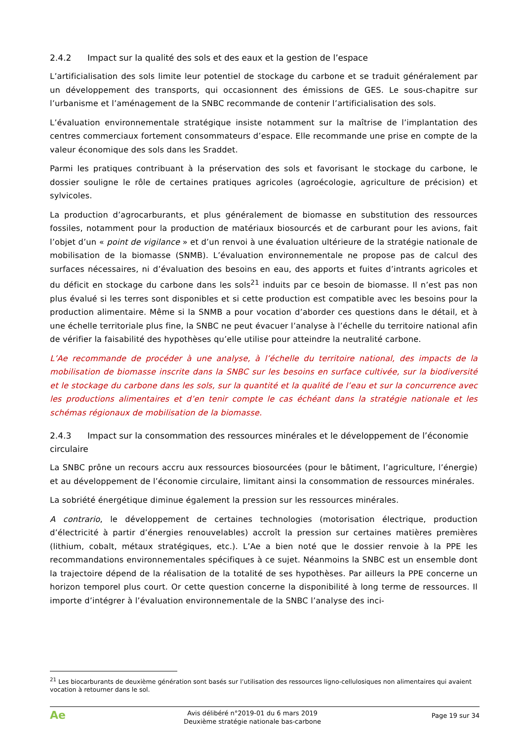2.4.2 Impact sur la qualité des sols et des eaux et la gestion de l’espace
L’artificialisation des sols limite leur potentiel de stockage du carbone et se traduit généralement par un développement des transports, qui occasionnent des émissions de GES. Le sous-chapitre sur l’urbanisme et l’aménagement de la SNBC recommande de contenir l’artificialisation des sols.
L’évaluation environnementale stratégique insiste notamment sur la maîtrise de l’implantation des centres commerciaux fortement consommateurs d’espace. Elle recommande une prise en compte de la valeur économique des sols dans les Sraddet.
Parmi les pratiques contribuant à la préservation des sols et favorisant le stockage du carbone, le dossier souligne le rôle de certaines pratiques agricoles (agroécologie, agriculture de précision) et sylvicoles.
La production d’agrocarburants, et plus généralement de biomasse en substitution des ressources fossiles, notamment pour la production de matériaux biosourcés et de carburant pour les avions, fait l’objet d’un « point de vigilance » et d’un renvoi à une évaluation ultérieure de la stratégie nationale de mobilisation de la biomasse (SNMB). L’évaluation environnementale ne propose pas de calcul des surfaces nécessaires, ni d’évaluation des besoins en eau, des apports et fuites d’intrants agricoles et du déficit en stockage du carbone dans les sols<sup>21</sup> induits par ce besoin de biomasse. Il n’est pas non plus évalué si les terres sont disponibles et si cette production est compatible avec les besoins pour la production alimentaire. Même si la SNMB a pour vocation d’aborder ces questions dans le détail, et à une échelle territoriale plus fine, la SNBC ne peut évacuer l’analyse à l’échelle du territoire national afin de vérifier la faisabilité des hypothèses qu’elle utilise pour atteindre la neutralité carbone.
L’Ae recommande de procéder à une analyse, à l’échelle du territoire national, des impacts de la mobilisation de biomasse inscrite dans la SNBC sur les besoins en surface cultivée, sur la biodiversité et le stockage du carbone dans les sols, sur la quantité et la qualité de l’eau et sur la concurrence avec les productions alimentaires et d’en tenir compte le cas échéant dans la stratégie nationale et les schémas régionaux de mobilisation de la biomasse.
2.4.3 Impact sur la consommation des ressources minérales et le développement de l’économie circulaire
La SNBC prône un recours accru aux ressources biosourcées (pour le bâtiment, l’agriculture, l’énergie) et au développement de l’économie circulaire, limitant ainsi la consommation de ressources minérales.
La sobriété énergétique diminue également la pression sur les ressources minérales.
A contrario, le développement de certaines technologies (motorisation électrique, production d’électricité à partir d’énergies renouvelables) accroît la pression sur certaines matières premières (lithium, cobalt, métaux stratégiques, etc.). L’Ae a bien noté que le dossier renvoie à la PPE les recommandations environnementales spécifiques à ce sujet. Néanmoins la SNBC est un ensemble dont la trajectoire dépend de la réalisation de la totalité de ses hypothèses. Par ailleurs la PPE concerne un horizon temporel plus court. Or cette question concerne la disponibilité à long terme de ressources. Il importe d’intégrer à l’évaluation environnementale de la SNBC l’analyse des inci-
<sup>21</sup> Les biocarburants de deuxième génération sont basés sur l’utilisation des ressources ligno-cellulosiques non alimentaires qui avaient vocation à retourner dans le sol.
Ae
Avis délibéré n°2019-01 du 6 mars 2019
Deuxième stratégie nationale bas-carbone
Page 19 sur 34